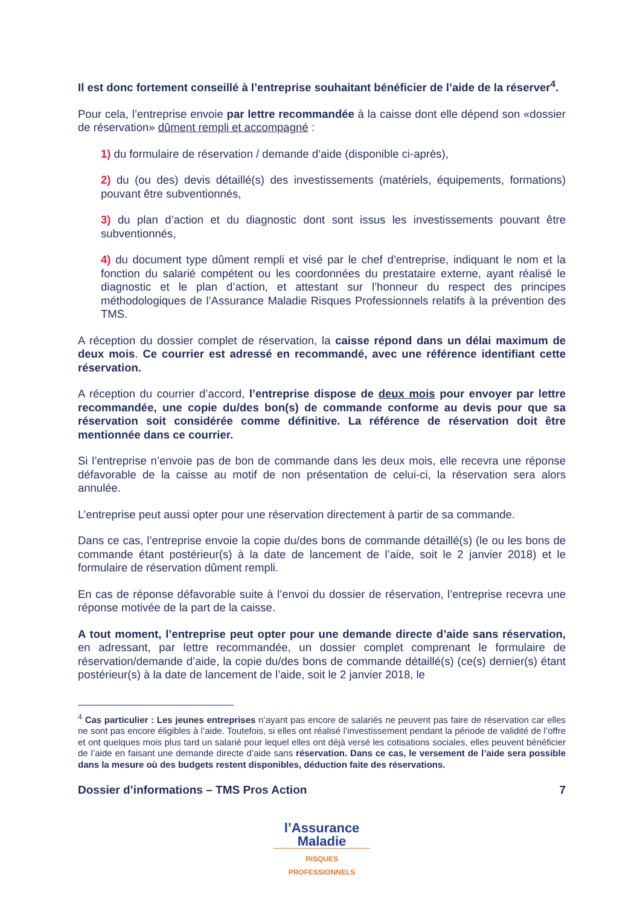Il est donc fortement conseillé à l’entreprise souhaitant bénéficier de l’aide de la réserver<sup>4</sup>.
Pour cela, l’entreprise envoie par lettre recommandée à la caisse dont elle dépend son «dossier de réservation» dûment rempli et accompagné :
1) du formulaire de réservation / demande d’aide (disponible ci-après),
2) du (ou des) devis détaillé(s) des investissements (matériels, équipements, formations) pouvant être subventionnés,
3) du plan d’action et du diagnostic dont sont issus les investissements pouvant être subventionnés,
4) du document type dûment rempli et visé par le chef d’entreprise, indiquant le nom et la fonction du salarié compétent ou les coordonnées du prestataire externe, ayant réalisé le diagnostic et le plan d’action, et attestant sur l’honneur du respect des principes méthodologiques de l’Assurance Maladie Risques Professionnels relatifs à la prévention des TMS.
A réception du dossier complet de réservation, la caisse répond dans un délai maximum de deux mois. Ce courrier est adressé en recommandé, avec une référence identifiant cette réservation.
A réception du courrier d’accord, l’entreprise dispose de deux mois pour envoyer par lettre recommandée, une copie du/des bon(s) de commande conforme au devis pour que sa réservation soit considérée comme définitive. La référence de réservation doit être mentionnée dans ce courrier.
Si l’entreprise n’envoie pas de bon de commande dans les deux mois, elle recevra une réponse défavorable de la caisse au motif de non présentation de celui-ci, la réservation sera alors annulée.
L’entreprise peut aussi opter pour une réservation directement à partir de sa commande.
Dans ce cas, l’entreprise envoie la copie du/des bons de commande détaillé(s) (le ou les bons de commande étant postérieur(s) à la date de lancement de l’aide, soit le 2 janvier 2018) et le formulaire de réservation dûment rempli.
En cas de réponse défavorable suite à l’envoi du dossier de réservation, l’entreprise recevra une réponse motivée de la part de la caisse.
A tout moment, l’entreprise peut opter pour une demande directe d’aide sans réservation, en adressant, par lettre recommandée, un dossier complet comprenant le formulaire de réservation/demande d’aide, la copie du/des bons de commande détaillé(s) (ce(s) dernier(s) étant postérieur(s) à la date de lancement de l’aide, soit le 2 janvier 2018, le
<sup>4</sup> Cas particulier : Les jeunes entreprises n’ayant pas encore de salariés ne peuvent pas faire de réservation car elles ne sont pas encore éligibles à l’aide. Toutefois, si elles ont réalisé l’investissement pendant la période de validité de l’offre et ont quelques mois plus tard un salarié pour lequel elles ont déjà versé les cotisations sociales, elles peuvent bénéficier de l’aide en faisant une demande directe d’aide sans réservation. Dans ce cas, le versement de l’aide sera possible dans la mesure où des budgets restent disponibles, déduction faite des réservations.
Dossier d’informations – TMS Pros Action 7
l’Assurance
Maladie
RISQUES PROFESSIONNELS